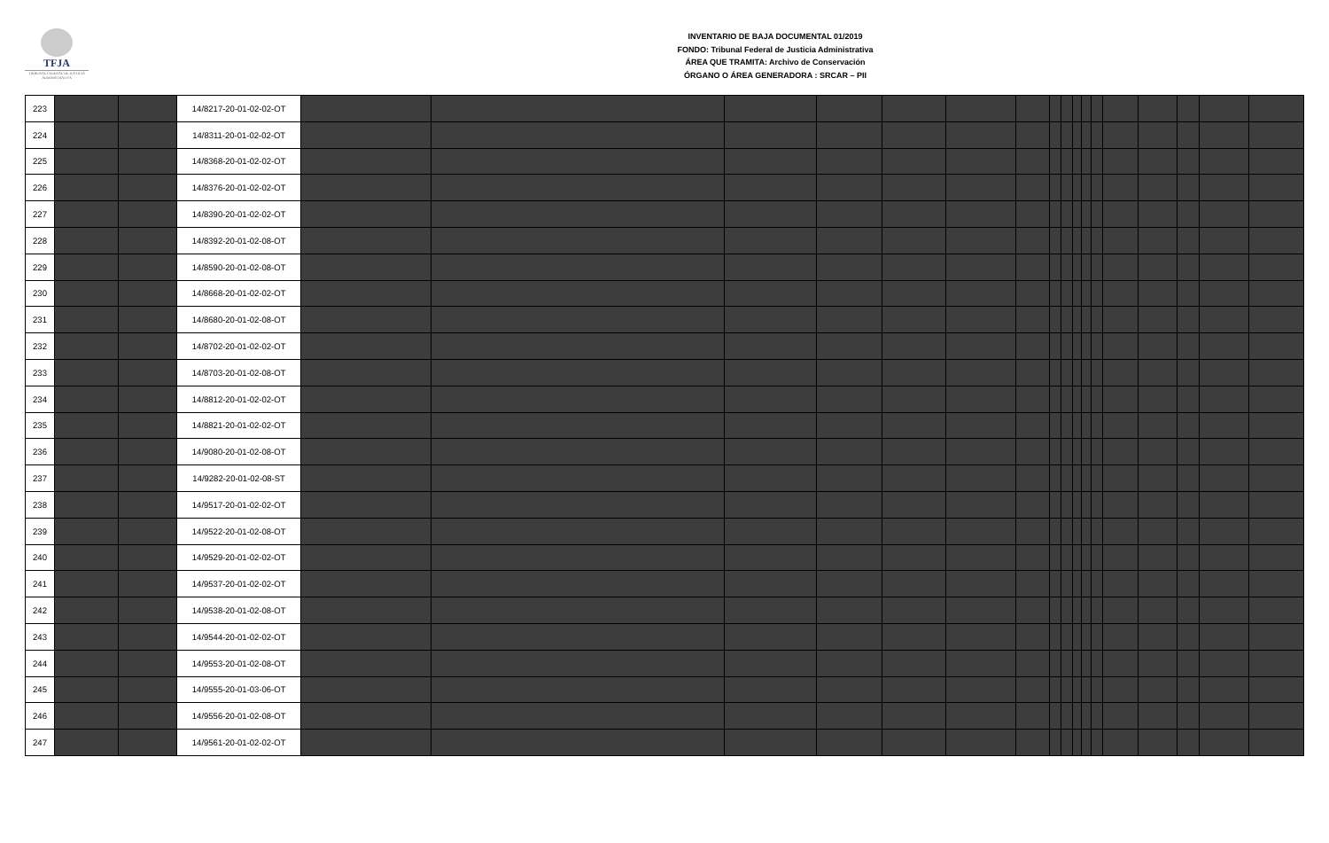TFJA
TRIBUNAL FEDERAL DE JUSTICIA ADMINISTRATIVA
INVENTARIO DE BAJA DOCUMENTAL 01/2019
FONDO: Tribunal Federal de Justicia Administrativa
ÁREA QUE TRAMITA: Archivo de Conservación
ÓRGANO O ÁREA GENERADORA : SRCAR – PII
| 223 | | | 14/8217-20-01-02-02-OT | | | | | | | | | | | | | | | | | |
| 224 | | | 14/8311-20-01-02-02-OT | | | | | | | | | | | | | | | | | |
| 225 | | | 14/8368-20-01-02-02-OT | | | | | | | | | | | | | | | | | |
| 226 | | | 14/8376-20-01-02-02-OT | | | | | | | | | | | | | | | | | |
| 227 | | | 14/8390-20-01-02-02-OT | | | | | | | | | | | | | | | | | |
| 228 | | | 14/8392-20-01-02-08-OT | | | | | | | | | | | | | | | | | |
| 229 | | | 14/8590-20-01-02-08-OT | | | | | | | | | | | | | | | | | |
| 230 | | | 14/8668-20-01-02-02-OT | | | | | | | | | | | | | | | | | |
| 231 | | | 14/8680-20-01-02-08-OT | | | | | | | | | | | | | | | | | |
| 232 | | | 14/8702-20-01-02-02-OT | | | | | | | | | | | | | | | | | |
| 233 | | | 14/8703-20-01-02-08-OT | | | | | | | | | | | | | | | | | |
| 234 | | | 14/8812-20-01-02-02-OT | | | | | | | | | | | | | | | | | |
| 235 | | | 14/8821-20-01-02-02-OT | | | | | | | | | | | | | | | | | |
| 236 | | | 14/9080-20-01-02-08-OT | | | | | | | | | | | | | | | | | |
| 237 | | | 14/9282-20-01-02-08-ST | | | | | | | | | | | | | | | | | |
| 238 | | | 14/9517-20-01-02-02-OT | | | | | | | | | | | | | | | | | |
| 239 | | | 14/9522-20-01-02-08-OT | | | | | | | | | | | | | | | | | |
| 240 | | | 14/9529-20-01-02-02-OT | | | | | | | | | | | | | | | | | |
| 241 | | | 14/9537-20-01-02-02-OT | | | | | | | | | | | | | | | | | |
| 242 | | | 14/9538-20-01-02-08-OT | | | | | | | | | | | | | | | | | |
| 243 | | | 14/9544-20-01-02-02-OT | | | | | | | | | | | | | | | | | |
| 244 | | | 14/9553-20-01-02-08-OT | | | | | | | | | | | | | | | | | |
| 245 | | | 14/9555-20-01-03-06-OT | | | | | | | | | | | | | | | | | |
| 246 | | | 14/9556-20-01-02-08-OT | | | | | | | | | | | | | | | | | |
| 247 | | | 14/9561-20-01-02-02-OT | | | | | | | | | | | | | | | | | |